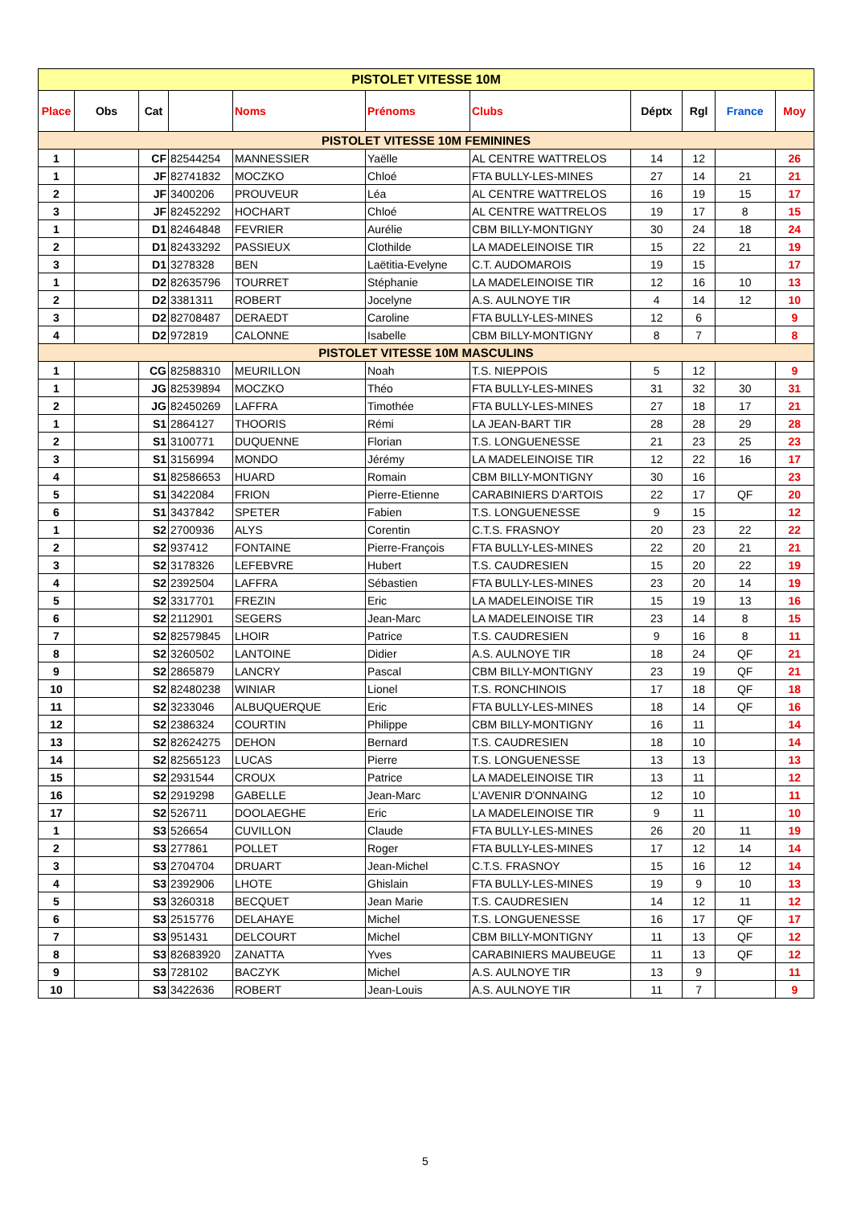| PISTOLET VITESSE 10M | | | | | | | | | | |
| Place | Obs | Cat | | Noms | Prénoms | Clubs | Déptx | Rgl | France | Moy |
| PISTOLET VITESSE 10M FEMININES | | | | | | | | | | |
| 1 | | CF | 82544254 | MANNESSIER | Yaëlle | AL CENTRE WATTRELOS | 14 | 12 | | 26 |
| 1 | | JF | 82741832 | MOCZKO | Chloé | FTA BULLY-LES-MINES | 27 | 14 | 21 | 21 |
| 2 | | JF | 3400206 | PROUVEUR | Léa | AL CENTRE WATTRELOS | 16 | 19 | 15 | 17 |
| 3 | | JF | 82452292 | HOCHART | Chloé | AL CENTRE WATTRELOS | 19 | 17 | 8 | 15 |
| 1 | | D1 | 82464848 | FEVRIER | Aurélie | CBM BILLY-MONTIGNY | 30 | 24 | 18 | 24 |
| 2 | | D1 | 82433292 | PASSIEUX | Clothilde | LA MADELEINOISE TIR | 15 | 22 | 21 | 19 |
| 3 | | D1 | 3278328 | BEN | Laëtitia-Evelyne | C.T. AUDOMAROIS | 19 | 15 | | 17 |
| 1 | | D2 | 82635796 | TOURRET | Stéphanie | LA MADELEINOISE TIR | 12 | 16 | 10 | 13 |
| 2 | | D2 | 3381311 | ROBERT | Jocelyne | A.S. AULNOYE TIR | 4 | 14 | 12 | 10 |
| 3 | | D2 | 82708487 | DERAEDT | Caroline | FTA BULLY-LES-MINES | 12 | 6 | | 9 |
| 4 | | D2 | 972819 | CALONNE | Isabelle | CBM BILLY-MONTIGNY | 8 | 7 | | 8 |
| PISTOLET VITESSE 10M MASCULINS | | | | | | | | | | |
| 1 | | CG | 82588310 | MEURILLON | Noah | T.S. NIEPPOIS | 5 | 12 | | 9 |
| 1 | | JG | 82539894 | MOCZKO | Théo | FTA BULLY-LES-MINES | 31 | 32 | 30 | 31 |
| 2 | | JG | 82450269 | LAFFRA | Timothée | FTA BULLY-LES-MINES | 27 | 18 | 17 | 21 |
| 1 | | S1 | 2864127 | THOORIS | Rémi | LA JEAN-BART TIR | 28 | 28 | 29 | 28 |
| 2 | | S1 | 3100771 | DUQUENNE | Florian | T.S. LONGUENESSE | 21 | 23 | 25 | 23 |
| 3 | | S1 | 3156994 | MONDO | Jérémy | LA MADELEINOISE TIR | 12 | 22 | 16 | 17 |
| 4 | | S1 | 82586653 | HUARD | Romain | CBM BILLY-MONTIGNY | 30 | 16 | | 23 |
| 5 | | S1 | 3422084 | FRION | Pierre-Etienne | CARABINIERS D'ARTOIS | 22 | 17 | QF | 20 |
| 6 | | S1 | 3437842 | SPETER | Fabien | T.S. LONGUENESSE | 9 | 15 | | 12 |
| 1 | | S2 | 2700936 | ALYS | Corentin | C.T.S. FRASNOY | 20 | 23 | 22 | 22 |
| 2 | | S2 | 937412 | FONTAINE | Pierre-François | FTA BULLY-LES-MINES | 22 | 20 | 21 | 21 |
| 3 | | S2 | 3178326 | LEFEBVRE | Hubert | T.S. CAUDRESIEN | 15 | 20 | 22 | 19 |
| 4 | | S2 | 2392504 | LAFFRA | Sébastien | FTA BULLY-LES-MINES | 23 | 20 | 14 | 19 |
| 5 | | S2 | 3317701 | FREZIN | Eric | LA MADELEINOISE TIR | 15 | 19 | 13 | 16 |
| 6 | | S2 | 2112901 | SEGERS | Jean-Marc | LA MADELEINOISE TIR | 23 | 14 | 8 | 15 |
| 7 | | S2 | 82579845 | LHOIR | Patrice | T.S. CAUDRESIEN | 9 | 16 | 8 | 11 |
| 8 | | S2 | 3260502 | LANTOINE | Didier | A.S. AULNOYE TIR | 18 | 24 | QF | 21 |
| 9 | | S2 | 2865879 | LANCRY | Pascal | CBM BILLY-MONTIGNY | 23 | 19 | QF | 21 |
| 10 | | S2 | 82480238 | WINIAR | Lionel | T.S. RONCHINOIS | 17 | 18 | QF | 18 |
| 11 | | S2 | 3233046 | ALBUQUERQUE | Eric | FTA BULLY-LES-MINES | 18 | 14 | QF | 16 |
| 12 | | S2 | 2386324 | COURTIN | Philippe | CBM BILLY-MONTIGNY | 16 | 11 | | 14 |
| 13 | | S2 | 82624275 | DEHON | Bernard | T.S. CAUDRESIEN | 18 | 10 | | 14 |
| 14 | | S2 | 82565123 | LUCAS | Pierre | T.S. LONGUENESSE | 13 | 13 | | 13 |
| 15 | | S2 | 2931544 | CROUX | Patrice | LA MADELEINOISE TIR | 13 | 11 | | 12 |
| 16 | | S2 | 2919298 | GABELLE | Jean-Marc | L'AVENIR D'ONNAING | 12 | 10 | | 11 |
| 17 | | S2 | 526711 | DOOLAEGHE | Eric | LA MADELEINOISE TIR | 9 | 11 | | 10 |
| 1 | | S3 | 526654 | CUVILLON | Claude | FTA BULLY-LES-MINES | 26 | 20 | 11 | 19 |
| 2 | | S3 | 277861 | POLLET | Roger | FTA BULLY-LES-MINES | 17 | 12 | 14 | 14 |
| 3 | | S3 | 2704704 | DRUART | Jean-Michel | C.T.S. FRASNOY | 15 | 16 | 12 | 14 |
| 4 | | S3 | 2392906 | LHOTE | Ghislain | FTA BULLY-LES-MINES | 19 | 9 | 10 | 13 |
| 5 | | S3 | 3260318 | BECQUET | Jean Marie | T.S. CAUDRESIEN | 14 | 12 | 11 | 12 |
| 6 | | S3 | 2515776 | DELAHAYE | Michel | T.S. LONGUENESSE | 16 | 17 | QF | 17 |
| 7 | | S3 | 951431 | DELCOURT | Michel | CBM BILLY-MONTIGNY | 11 | 13 | QF | 12 |
| 8 | | S3 | 82683920 | ZANATTA | Yves | CARABINIERS MAUBEUGE | 11 | 13 | QF | 12 |
| 9 | | S3 | 728102 | BACZYK | Michel | A.S. AULNOYE TIR | 13 | 9 | | 11 |
| 10 | | S3 | 3422636 | ROBERT | Jean-Louis | A.S. AULNOYE TIR | 11 | 7 | | 9 |
5